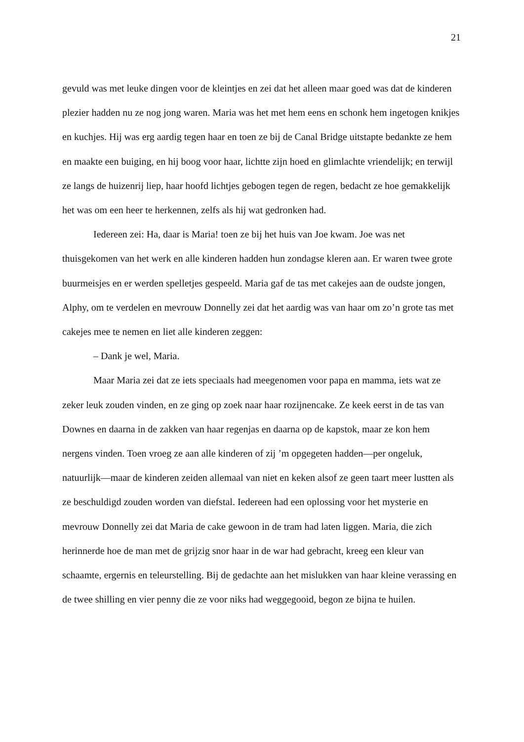21
gevuld was met leuke dingen voor de kleintjes en zei dat het alleen maar goed was dat de kinderen plezier hadden nu ze nog jong waren. Maria was het met hem eens en schonk hem ingetogen knikjes en kuchjes. Hij was erg aardig tegen haar en toen ze bij de Canal Bridge uitstapte bedankte ze hem en maakte een buiging, en hij boog voor haar, lichtte zijn hoed en glimlachte vriendelijk; en terwijl ze langs de huizenrij liep, haar hoofd lichtjes gebogen tegen de regen, bedacht ze hoe gemakkelijk het was om een heer te herkennen, zelfs als hij wat gedronken had.
Iedereen zei: Ha, daar is Maria! toen ze bij het huis van Joe kwam. Joe was net thuisgekomen van het werk en alle kinderen hadden hun zondagse kleren aan. Er waren twee grote buurmeisjes en er werden spelletjes gespeeld. Maria gaf de tas met cakejes aan de oudste jongen, Alphy, om te verdelen en mevrouw Donnelly zei dat het aardig was van haar om zo’n grote tas met cakejes mee te nemen en liet alle kinderen zeggen:
– Dank je wel, Maria.
Maar Maria zei dat ze iets speciaals had meegenomen voor papa en mamma, iets wat ze zeker leuk zouden vinden, en ze ging op zoek naar haar rozijnencake. Ze keek eerst in de tas van Downes en daarna in de zakken van haar regenjas en daarna op de kapstok, maar ze kon hem nergens vinden. Toen vroeg ze aan alle kinderen of zij ’m opgegeten hadden—per ongeluk, natuurlijk—maar de kinderen zeiden allemaal van niet en keken alsof ze geen taart meer lustten als ze beschuldigd zouden worden van diefstal. Iedereen had een oplossing voor het mysterie en mevrouw Donnelly zei dat Maria de cake gewoon in de tram had laten liggen. Maria, die zich herinnerde hoe de man met de grijzig snor haar in de war had gebracht, kreeg een kleur van schaamte, ergernis en teleurstelling. Bij de gedachte aan het mislukken van haar kleine verassing en de twee shilling en vier penny die ze voor niks had weggegooid, begon ze bijna te huilen.